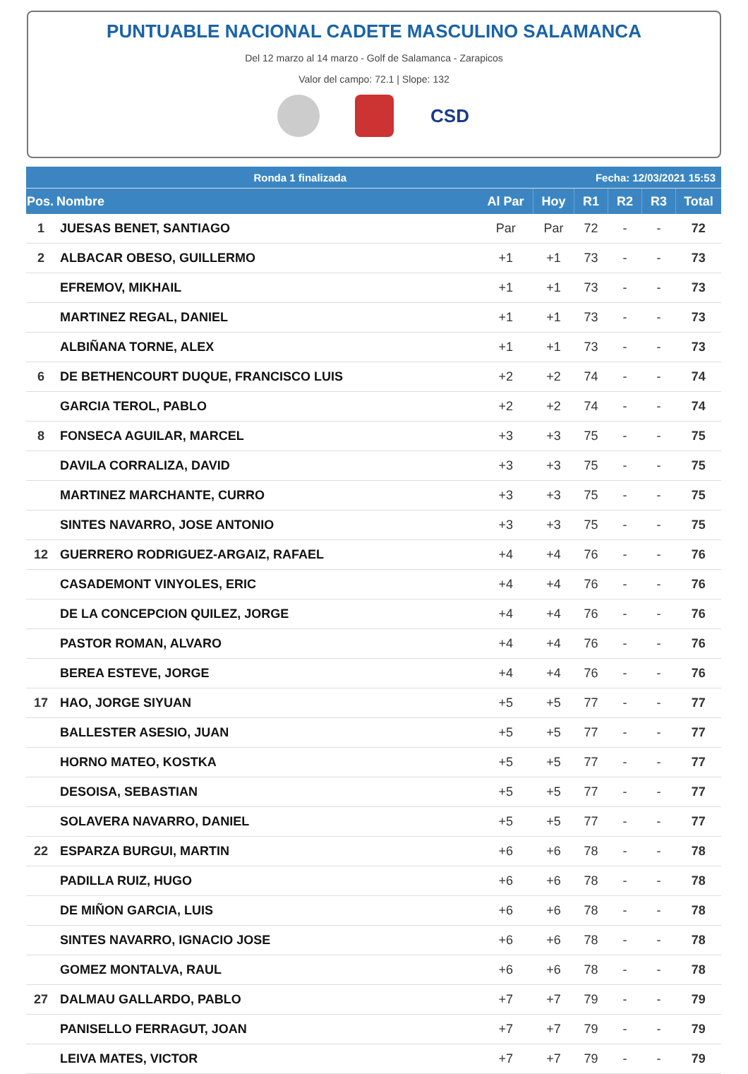PUNTUABLE NACIONAL CADETE MASCULINO SALAMANCA
Del 12 marzo al 14 marzo - Golf de Salamanca - Zarapicos
Valor del campo: 72.1 | Slope: 132
CSD
| Ronda 1 finalizada | | | | Fecha: 12/03/2021 15:53 | | | |
| Pos. | Nombre | Al Par | Hoy | R1 | R2 | R3 | Total |
| 1 | JUESAS BENET, SANTIAGO | Par | Par | 72 | - | - | 72 |
| 2 | ALBACAR OBESO, GUILLERMO | +1 | +1 | 73 | - | - | 73 |
| | EFREMOV, MIKHAIL | +1 | +1 | 73 | - | - | 73 |
| | MARTINEZ REGAL, DANIEL | +1 | +1 | 73 | - | - | 73 |
| | ALBIÑANA TORNE, ALEX | +1 | +1 | 73 | - | - | 73 |
| 6 | DE BETHENCOURT DUQUE, FRANCISCO LUIS | +2 | +2 | 74 | - | - | 74 |
| | GARCIA TEROL, PABLO | +2 | +2 | 74 | - | - | 74 |
| 8 | FONSECA AGUILAR, MARCEL | +3 | +3 | 75 | - | - | 75 |
| | DAVILA CORRALIZA, DAVID | +3 | +3 | 75 | - | - | 75 |
| | MARTINEZ MARCHANTE, CURRO | +3 | +3 | 75 | - | - | 75 |
| | SINTES NAVARRO, JOSE ANTONIO | +3 | +3 | 75 | - | - | 75 |
| 12 | GUERRERO RODRIGUEZ-ARGAIZ, RAFAEL | +4 | +4 | 76 | - | - | 76 |
| | CASADEMONT VINYOLES, ERIC | +4 | +4 | 76 | - | - | 76 |
| | DE LA CONCEPCION QUILEZ, JORGE | +4 | +4 | 76 | - | - | 76 |
| | PASTOR ROMAN, ALVARO | +4 | +4 | 76 | - | - | 76 |
| | BEREA ESTEVE, JORGE | +4 | +4 | 76 | - | - | 76 |
| 17 | HAO, JORGE SIYUAN | +5 | +5 | 77 | - | - | 77 |
| | BALLESTER ASESIO, JUAN | +5 | +5 | 77 | - | - | 77 |
| | HORNO MATEO, KOSTKA | +5 | +5 | 77 | - | - | 77 |
| | DESOISA, SEBASTIAN | +5 | +5 | 77 | - | - | 77 |
| | SOLAVERA NAVARRO, DANIEL | +5 | +5 | 77 | - | - | 77 |
| 22 | ESPARZA BURGUI, MARTIN | +6 | +6 | 78 | - | - | 78 |
| | PADILLA RUIZ, HUGO | +6 | +6 | 78 | - | - | 78 |
| | DE MIÑON GARCIA, LUIS | +6 | +6 | 78 | - | - | 78 |
| | SINTES NAVARRO, IGNACIO JOSE | +6 | +6 | 78 | - | - | 78 |
| | GOMEZ MONTALVA, RAUL | +6 | +6 | 78 | - | - | 78 |
| 27 | DALMAU GALLARDO, PABLO | +7 | +7 | 79 | - | - | 79 |
| | PANISELLO FERRAGUT, JOAN | +7 | +7 | 79 | - | - | 79 |
| | LEIVA MATES, VICTOR | +7 | +7 | 79 | - | - | 79 |